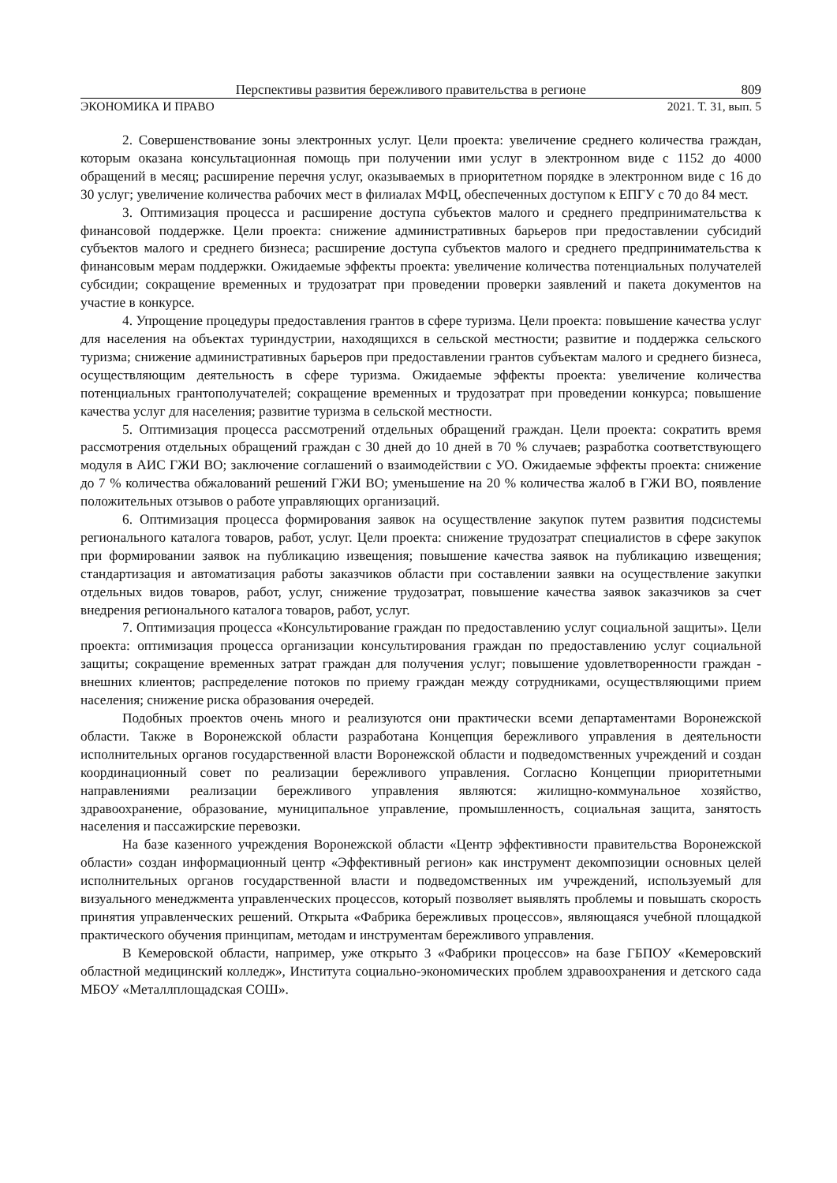Перспективы развития бережливого правительства в регионе 809
ЭКОНОМИКА И ПРАВО 2021. Т. 31, вып. 5
2. Совершенствование зоны электронных услуг. Цели проекта: увеличение среднего количества граждан, которым оказана консультационная помощь при получении ими услуг в электронном виде с 1152 до 4000 обращений в месяц; расширение перечня услуг, оказываемых в приоритетном порядке в электронном виде с 16 до 30 услуг; увеличение количества рабочих мест в филиалах МФЦ, обеспеченных доступом к ЕПГУ с 70 до 84 мест.
3. Оптимизация процесса и расширение доступа субъектов малого и среднего предпринимательства к финансовой поддержке. Цели проекта: снижение административных барьеров при предоставлении субсидий субъектов малого и среднего бизнеса; расширение доступа субъектов малого и среднего предпринимательства к финансовым мерам поддержки. Ожидаемые эффекты проекта: увеличение количества потенциальных получателей субсидии; сокращение временных и трудозатрат при проведении проверки заявлений и пакета документов на участие в конкурсе.
4. Упрощение процедуры предоставления грантов в сфере туризма. Цели проекта: повышение качества услуг для населения на объектах туриндустрии, находящихся в сельской местности; развитие и поддержка сельского туризма; снижение административных барьеров при предоставлении грантов субъектам малого и среднего бизнеса, осуществляющим деятельность в сфере туризма. Ожидаемые эффекты проекта: увеличение количества потенциальных грантополучателей; сокращение временных и трудозатрат при проведении конкурса; повышение качества услуг для населения; развитие туризма в сельской местности.
5. Оптимизация процесса рассмотрений отдельных обращений граждан. Цели проекта: сократить время рассмотрения отдельных обращений граждан с 30 дней до 10 дней в 70 % случаев; разработка соответствующего модуля в АИС ГЖИ ВО; заключение соглашений о взаимодействии с УО. Ожидаемые эффекты проекта: снижение до 7 % количества обжалований решений ГЖИ ВО; уменьшение на 20 % количества жалоб в ГЖИ ВО, появление положительных отзывов о работе управляющих организаций.
6. Оптимизация процесса формирования заявок на осуществление закупок путем развития подсистемы регионального каталога товаров, работ, услуг. Цели проекта: снижение трудозатрат специалистов в сфере закупок при формировании заявок на публикацию извещения; повышение качества заявок на публикацию извещения; стандартизация и автоматизация работы заказчиков области при составлении заявки на осуществление закупки отдельных видов товаров, работ, услуг, снижение трудозатрат, повышение качества заявок заказчиков за счет внедрения регионального каталога товаров, работ, услуг.
7. Оптимизация процесса «Консультирование граждан по предоставлению услуг социальной защиты». Цели проекта: оптимизация процесса организации консультирования граждан по предоставлению услуг социальной защиты; сокращение временных затрат граждан для получения услуг; повышение удовлетворенности граждан - внешних клиентов; распределение потоков по приему граждан между сотрудниками, осуществляющими прием населения; снижение риска образования очередей.
Подобных проектов очень много и реализуются они практически всеми департаментами Воронежской области. Также в Воронежской области разработана Концепция бережливого управления в деятельности исполнительных органов государственной власти Воронежской области и подведомственных учреждений и создан координационный совет по реализации бережливого управления. Согласно Концепции приоритетными направлениями реализации бережливого управления являются: жилищно-коммунальное хозяйство, здравоохранение, образование, муниципальное управление, промышленность, социальная защита, занятость населения и пассажирские перевозки.
На базе казенного учреждения Воронежской области «Центр эффективности правительства Воронежской области» создан информационный центр «Эффективный регион» как инструмент декомпозиции основных целей исполнительных органов государственной власти и подведомственных им учреждений, используемый для визуального менеджмента управленческих процессов, который позволяет выявлять проблемы и повышать скорость принятия управленческих решений. Открыта «Фабрика бережливых процессов», являющаяся учебной площадкой практического обучения принципам, методам и инструментам бережливого управления.
В Кемеровской области, например, уже открыто 3 «Фабрики процессов» на базе ГБПОУ «Кемеровский областной медицинский колледж», Института социально-экономических проблем здравоохранения и детского сада МБОУ «Металлплощадская СОШ».